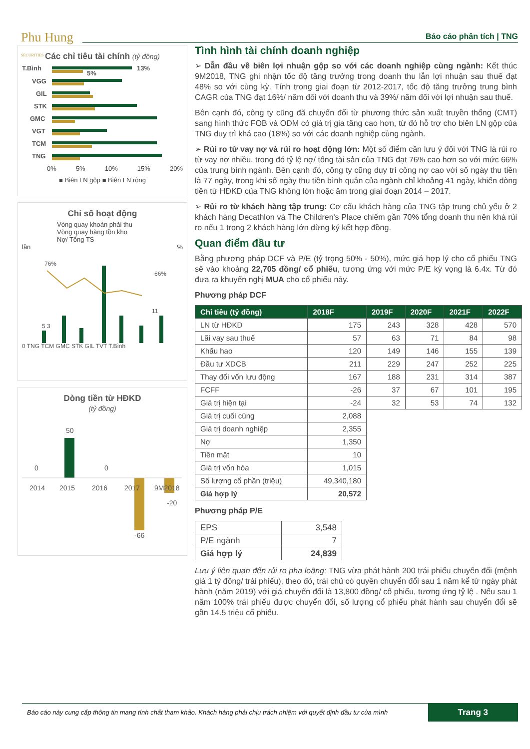Phu Hung
SECURITIES
Báo cáo phân tích | TNG
Các chỉ tiêu tài chính (tỷ đồng)
T.Bình
VGG
GIL
STK
GMC
VGT
TCM
TNG
13%
5%
0% 5% 10% 15% 20%
■ Biên LN gộp ■ Biên LN ròng
Chỉ số hoạt động
Vòng quay khoản phải thu
Vòng quay hàng tồn kho
Nợ/ Tổng TS
lần%
76%
66%
11
5 3
0 TNG TCM GMC STK GIL TVT T.Bình
Dòng tiền từ HĐKD
(tỷ đồng)
50
0
0
-66
-20
2014
2015
2016
2017
9M2018
Tình hình tài chính doanh nghiệp
➢ Dẫn đầu về biên lợi nhuận gộp so với các doanh nghiệp cùng ngành: Kết thúc 9M2018, TNG ghi nhận tốc độ tăng trưởng trong doanh thu lẫn lợi nhuận sau thuế đạt 48% so với cùng kỳ. Tính trong giai đoạn từ 2012-2017, tốc độ tăng trưởng trung bình CAGR của TNG đạt 16%/ năm đối với doanh thu và 39%/ năm đối với lợi nhuận sau thuế.
Bên cạnh đó, công ty cũng đã chuyển đổi từ phương thức sản xuất truyền thống (CMT) sang hình thức FOB và ODM có giá trị gia tăng cao hơn, từ đó hỗ trợ cho biên LN gộp của TNG duy trì khá cao (18%) so với các doanh nghiệp cùng ngành.
➢ Rủi ro từ vay nợ và rủi ro hoạt động lớn: Một số điểm cần lưu ý đối với TNG là rủi ro từ vay nợ nhiều, trong đó tỷ lệ nợ/ tổng tài sản của TNG đạt 76% cao hơn so với mức 66% của trung bình ngành. Bên cạnh đó, công ty cũng duy trì công nợ cao với số ngày thu tiền là 77 ngày, trong khi số ngày thu tiền bình quân của ngành chỉ khoảng 41 ngày, khiến dòng tiền từ HĐKD của TNG không lớn hoặc âm trong giai đoạn 2014 – 2017.
➢ Rủi ro từ khách hàng tập trung: Cơ cấu khách hàng của TNG tập trung chủ yếu ở 2 khách hàng Decathlon và The Children's Place chiếm gần 70% tổng doanh thu nên khá rủi ro nếu 1 trong 2 khách hàng lớn dừng ký kết hợp đồng.
Quan điểm đầu tư
Bằng phương pháp DCF và P/E (tỷ trọng 50% - 50%), mức giá hợp lý cho cổ phiếu TNG sẽ vào khoảng 22,705 đồng/ cổ phiếu, tương ứng với mức P/E kỳ vọng là 6.4x. Từ đó đưa ra khuyến nghị MUA cho cổ phiếu này.
Phương pháp DCF
| Chỉ tiêu (tỷ đồng) | 2018F | 2019F | 2020F | 2021F | 2022F |
| --- | --- | --- | --- | --- | --- |
| LN từ HĐKD | 175 | 243 | 328 | 428 | 570 |
| Lãi vay sau thuế | 57 | 63 | 71 | 84 | 98 |
| Khấu hao | 120 | 149 | 146 | 155 | 139 |
| Đầu tư XDCB | 211 | 229 | 247 | 252 | 225 |
| Thay đổi vốn lưu động | 167 | 188 | 231 | 314 | 387 |
| FCFF | -26 | 37 | 67 | 101 | 195 |
| Giá trị hiện tại | -24 | 32 | 53 | 74 | 132 |
| Giá trị cuối cùng | 2,088 | | | | |
| Giá trị doanh nghiệp | 2,355 | | | | |
| Nợ | 1,350 | | | | |
| Tiền mặt | 10 | | | | |
| Giá trị vốn hóa | 1,015 | | | | |
| Số lượng cổ phần (triệu) | 49,340,180 | | | | |
| Giá hợp lý | 20,572 | | | | |
Phương pháp P/E
| EPS | 3,548 |
| P/E ngành | 7 |
| Giá hợp lý | 24,839 |
Lưu ý liên quan đến rủi ro pha loãng: TNG vừa phát hành 200 trái phiếu chuyển đổi (mệnh giá 1 tỷ đồng/ trái phiếu), theo đó, trái chủ có quyền chuyển đổi sau 1 năm kể từ ngày phát hành (năm 2019) với giá chuyển đổi là 13,800 đồng/ cổ phiếu, tương ứng tỷ lệ . Nếu sau 1 năm 100% trái phiếu được chuyển đổi, số lượng cổ phiếu phát hành sau chuyển đổi sẽ gần 14.5 triệu cổ phiếu.
Báo cáo này cung cấp thông tin mang tính chất tham khảo. Khách hàng phải chịu trách nhiệm với quyết định đầu tư của mình Trang 3